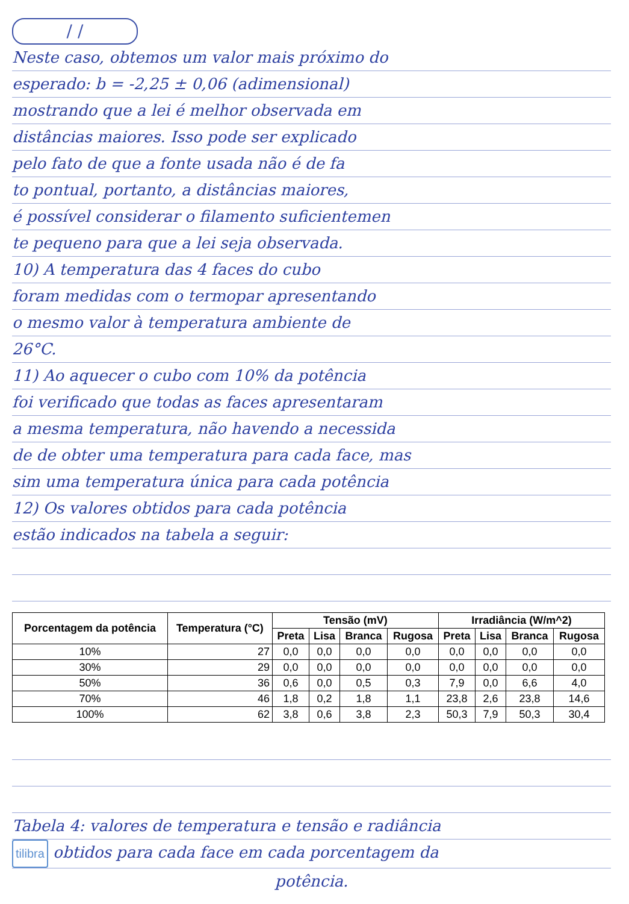/ /
Neste caso, obtemos um valor mais próximo do
esperado: b = -2,25 ± 0,06 (adimensional)
mostrando que a lei é melhor observada em
distâncias maiores. Isso pode ser explicado
pelo fato de que a fonte usada não é de fa
to pontual, portanto, a distâncias maiores,
é possível considerar o filamento suficientemen
te pequeno para que a lei seja observada.
10) A temperatura das 4 faces do cubo
foram medidas com o termopar apresentando
o mesmo valor à temperatura ambiente de
26°C.
11) Ao aquecer o cubo com 10% da potência
foi verificado que todas as faces apresentaram
a mesma temperatura, não havendo a necessida
de de obter uma temperatura para cada face, mas
sim uma temperatura única para cada potência
12) Os valores obtidos para cada potência
estão indicados na tabela a seguir:
| Porcentagem da potência | Temperatura (°C) | Tensão (mV) | | | | Irradiância (W/m^2) | | | |
| --- | --- | --- | --- | --- | --- | --- | --- | --- | --- |
| | | Preta | Lisa | Branca | Rugosa | Preta | Lisa | Branca | Rugosa |
| 10% | 27 | 0,0 | 0,0 | 0,0 | 0,0 | 0,0 | 0,0 | 0,0 | 0,0 |
| 30% | 29 | 0,0 | 0,0 | 0,0 | 0,0 | 0,0 | 0,0 | 0,0 | 0,0 |
| 50% | 36 | 0,6 | 0,0 | 0,5 | 0,3 | 7,9 | 0,0 | 6,6 | 4,0 |
| 70% | 46 | 1,8 | 0,2 | 1,8 | 1,1 | 23,8 | 2,6 | 23,8 | 14,6 |
| 100% | 62 | 3,8 | 0,6 | 3,8 | 2,3 | 50,3 | 7,9 | 50,3 | 30,4 |
Tabela 4: valores de temperatura e tensão e radiância
tilibra obtidos para cada face em cada porcentagem da
potência.